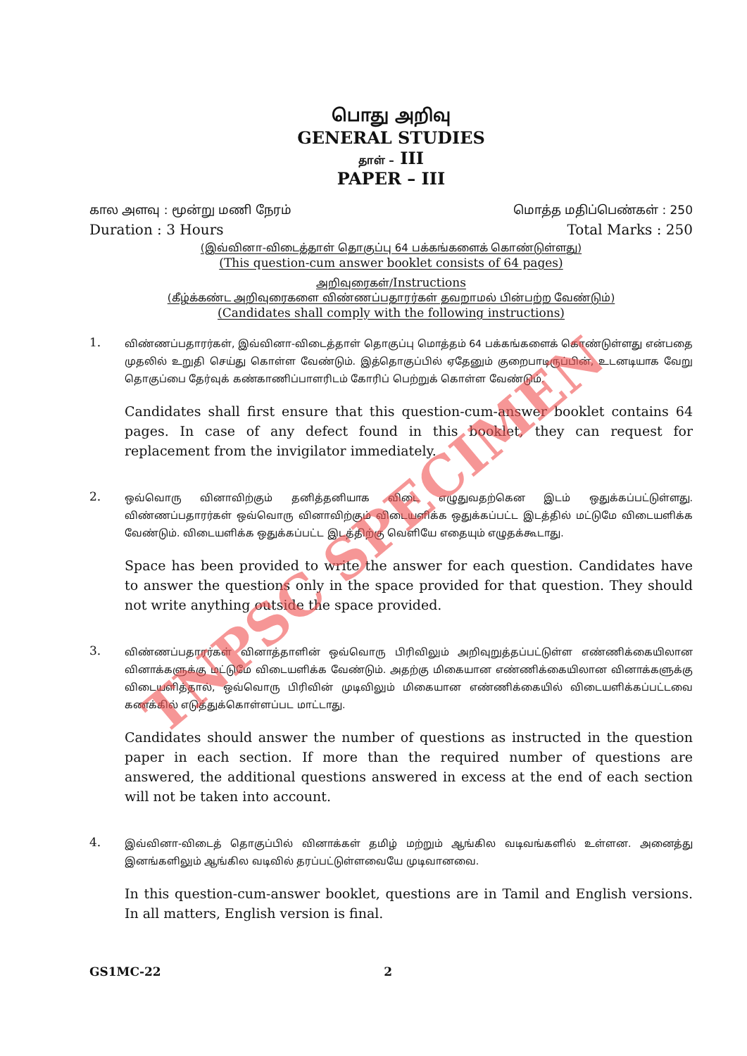பொது அறிவு
GENERAL STUDIES
தாள் – III
PAPER – III
கால அளவு : மூன்று மணி நேரம் மொத்த மதிப்பெண்கள் : 250
Duration : 3 Hours Total Marks : 250
(இவ்வினா-விடைத்தாள் தொகுப்பு 64 பக்கங்களைக் கொண்டுள்ளது)
(This question-cum answer booklet consists of 64 pages)
அறிவுரைகள்/Instructions
(கீழ்க்கண்ட அறிவுரைகளை விண்ணப்பதாரர்கள் தவறாமல் பின்பற்ற வேண்டும்)
(Candidates shall comply with the following instructions)
1.
விண்ணப்பதாரர்கள், இவ்வினா-விடைத்தாள் தொகுப்பு மொத்தம் 64 பக்கங்களைக் கொண்டுள்ளது என்பதை முதலில் உறுதி செய்து கொள்ள வேண்டும். இத்தொகுப்பில் ஏதேனும் குறைபாடிருப்பின், உடனடியாக வேறு தொகுப்பை தேர்வுக் கண்காணிப்பாளரிடம் கோரிப் பெற்றுக் கொள்ள வேண்டும்.
Candidates shall first ensure that this question-cum-answer booklet contains 64 pages. In case of any defect found in this booklet, they can request for replacement from the invigilator immediately.
2.
ஒவ்வொரு வினாவிற்கும் தனித்தனியாக விடை எழுதுவதற்கென இடம் ஒதுக்கப்பட்டுள்ளது. விண்ணப்பதாரர்கள் ஒவ்வொரு வினாவிற்கும் விடையளிக்க ஒதுக்கப்பட்ட இடத்தில் மட்டுமே விடையளிக்க வேண்டும். விடையளிக்க ஒதுக்கப்பட்ட இடத்திற்கு வெளியே எதையும் எழுதக்கூடாது.
Space has been provided to write the answer for each question. Candidates have to answer the questions only in the space provided for that question. They should not write anything outside the space provided.
3.
விண்ணப்பதாரர்கள் வினாத்தாளின் ஒவ்வொரு பிரிவிலும் அறிவுறுத்தப்பட்டுள்ள எண்ணிக்கையிலான வினாக்களுக்கு மட்டுமே விடையளிக்க வேண்டும். அதற்கு மிகையான எண்ணிக்கையிலான வினாக்களுக்கு விடையளித்தால், ஒவ்வொரு பிரிவின் முடிவிலும் மிகையான எண்ணிக்கையில் விடையளிக்கப்பட்டவை கணக்கில் எடுத்துக்கொள்ளப்பட மாட்டாது.
Candidates should answer the number of questions as instructed in the question paper in each section. If more than the required number of questions are answered, the additional questions answered in excess at the end of each section will not be taken into account.
4.
இவ்வினா-விடைத் தொகுப்பில் வினாக்கள் தமிழ் மற்றும் ஆங்கில வடிவங்களில் உள்ளன. அனைத்து இனங்களிலும் ஆங்கில வடிவில் தரப்பட்டுள்ளவையே முடிவானவை.
In this question-cum-answer booklet, questions are in Tamil and English versions. In all matters, English version is final.
GS1MC-22 2
TNPSC SPECIMEN